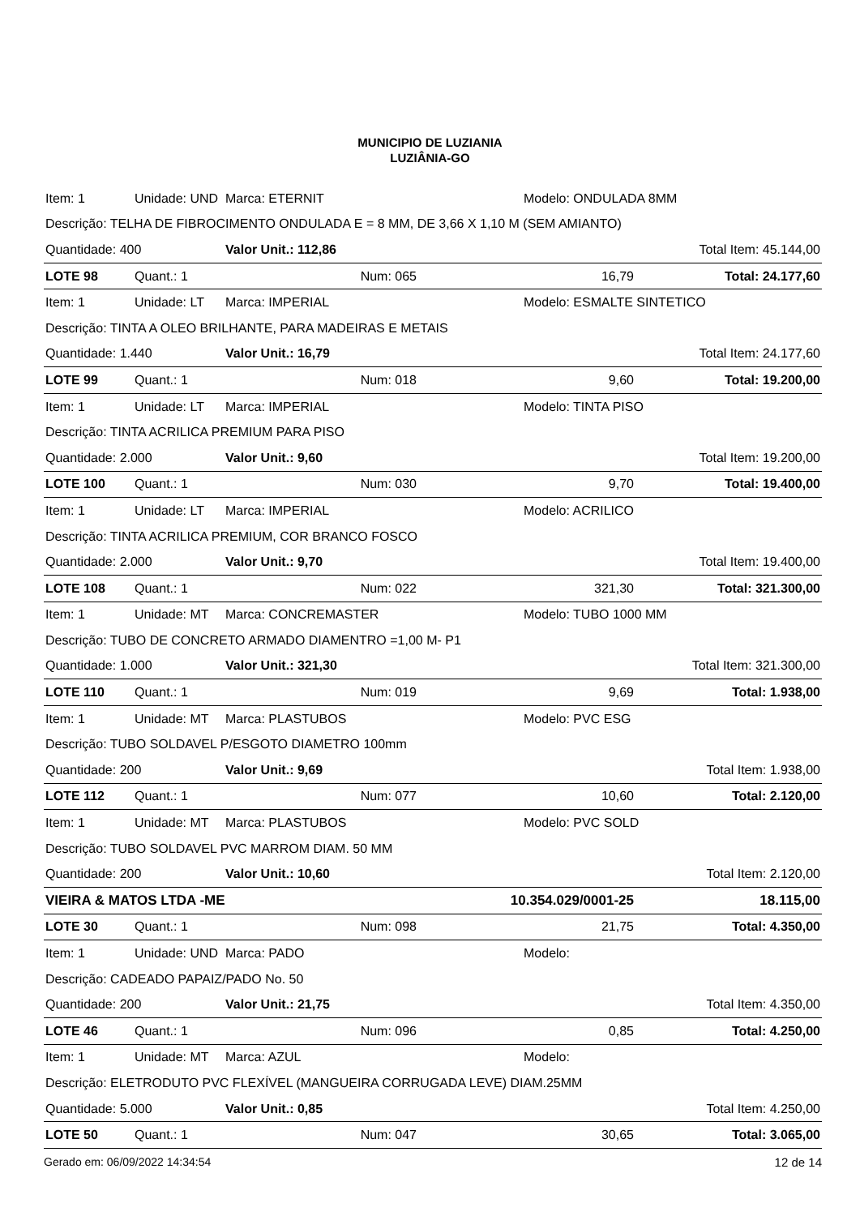MUNICIPIO DE LUZIANIA
LUZIÂNIA-GO
| Item: 1 | Unidade: UND | Marca: ETERNIT | | Modelo: ONDULADA 8MM | |
| Descrição: TELHA DE FIBROCIMENTO ONDULADA E = 8 MM, DE 3,66 X 1,10 M (SEM AMIANTO) | | | | | |
| Quantidade: 400 | | Valor Unit.: 112,86 | | Total Item: 45.144,00 | |
| LOTE 98 | Quant.: 1 | Num: 065 | | 16,79 | Total: 24.177,60 |
| Item: 1 | Unidade: LT | Marca: IMPERIAL | | Modelo: ESMALTE SINTETICO | |
| Descrição: TINTA A OLEO BRILHANTE, PARA MADEIRAS E METAIS | | | | | |
| Quantidade: 1.440 | | Valor Unit.: 16,79 | | Total Item: 24.177,60 | |
| LOTE 99 | Quant.: 1 | Num: 018 | | 9,60 | Total: 19.200,00 |
| Item: 1 | Unidade: LT | Marca: IMPERIAL | | Modelo: TINTA PISO | |
| Descrição: TINTA ACRILICA PREMIUM PARA PISO | | | | | |
| Quantidade: 2.000 | | Valor Unit.: 9,60 | | Total Item: 19.200,00 | |
| LOTE 100 | Quant.: 1 | Num: 030 | | 9,70 | Total: 19.400,00 |
| Item: 1 | Unidade: LT | Marca: IMPERIAL | | Modelo: ACRILICO | |
| Descrição: TINTA ACRILICA PREMIUM, COR BRANCO FOSCO | | | | | |
| Quantidade: 2.000 | | Valor Unit.: 9,70 | | Total Item: 19.400,00 | |
| LOTE 108 | Quant.: 1 | Num: 022 | | 321,30 | Total: 321.300,00 |
| Item: 1 | Unidade: MT | Marca: CONCREMASTER | | Modelo: TUBO 1000 MM | |
| Descrição: TUBO DE CONCRETO ARMADO DIAMENTRO =1,00 M- P1 | | | | | |
| Quantidade: 1.000 | | Valor Unit.: 321,30 | | Total Item: 321.300,00 | |
| LOTE 110 | Quant.: 1 | Num: 019 | | 9,69 | Total: 1.938,00 |
| Item: 1 | Unidade: MT | Marca: PLASTUBOS | | Modelo: PVC ESG | |
| Descrição: TUBO SOLDAVEL P/ESGOTO DIAMETRO 100mm | | | | | |
| Quantidade: 200 | | Valor Unit.: 9,69 | | Total Item: 1.938,00 | |
| LOTE 112 | Quant.: 1 | Num: 077 | | 10,60 | Total: 2.120,00 |
| Item: 1 | Unidade: MT | Marca: PLASTUBOS | | Modelo: PVC SOLD | |
| Descrição: TUBO SOLDAVEL PVC MARROM DIAM. 50 MM | | | | | |
| Quantidade: 200 | | Valor Unit.: 10,60 | | Total Item: 2.120,00 | |
| VIEIRA & MATOS LTDA -ME | | | 10.354.029/0001-25 | | 18.115,00 |
| LOTE 30 | Quant.: 1 | Num: 098 | | 21,75 | Total: 4.350,00 |
| Item: 1 | Unidade: UND | Marca: PADO | | Modelo: | |
| Descrição: CADEADO PAPAIZ/PADO No. 50 | | | | | |
| Quantidade: 200 | | Valor Unit.: 21,75 | | Total Item: 4.350,00 | |
| LOTE 46 | Quant.: 1 | Num: 096 | | 0,85 | Total: 4.250,00 |
| Item: 1 | Unidade: MT | Marca: AZUL | | Modelo: | |
| Descrição: ELETRODUTO PVC FLEXÍVEL (MANGUEIRA CORRUGADA LEVE) DIAM.25MM | | | | | |
| Quantidade: 5.000 | | Valor Unit.: 0,85 | | Total Item: 4.250,00 | |
| LOTE 50 | Quant.: 1 | Num: 047 | | 30,65 | Total: 3.065,00 |
Gerado em: 06/09/2022 14:34:54 12 de 14